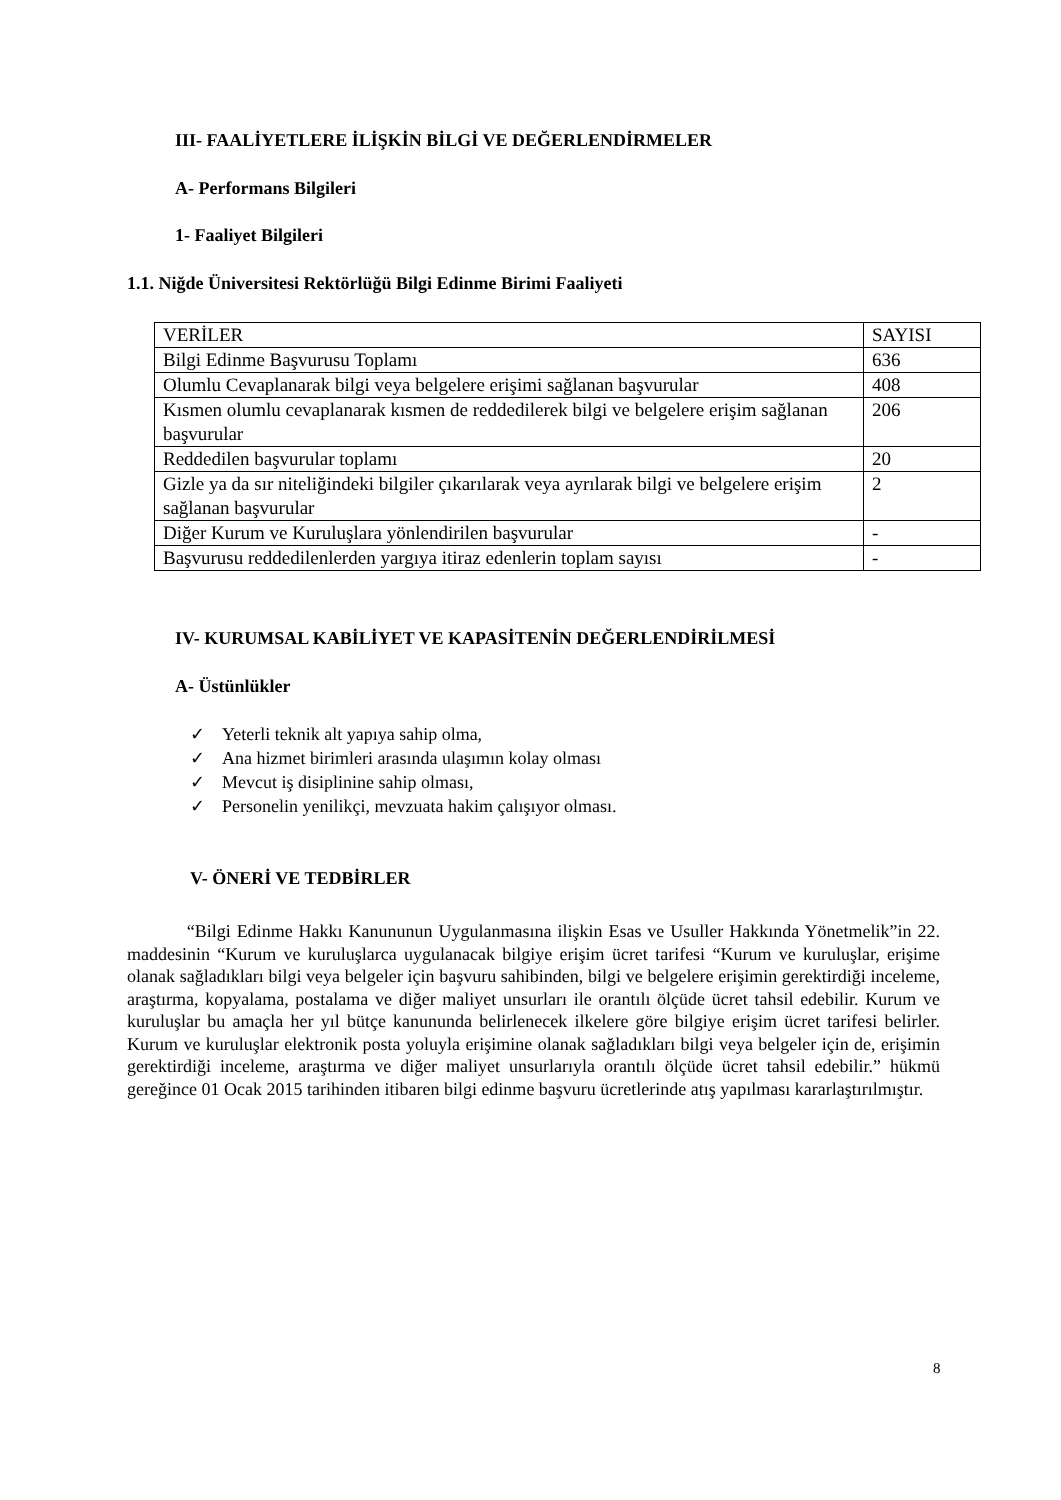III- FAALİYETLERE İLİŞKİN BİLGİ VE DEĞERLENDİRMELER
A- Performans Bilgileri
1- Faaliyet Bilgileri
1.1. Niğde Üniversitesi Rektörlüğü Bilgi Edinme Birimi Faaliyeti
| VERİLER | SAYISI |
| Bilgi Edinme Başvurusu Toplamı | 636 |
| Olumlu Cevaplanarak bilgi veya belgelere erişimi sağlanan başvurular | 408 |
| Kısmen olumlu cevaplanarak kısmen de reddedilerek bilgi ve belgelere erişim sağlanan başvurular | 206 |
| Reddedilen başvurular toplamı | 20 |
| Gizle ya da sır niteliğindeki bilgiler çıkarılarak veya ayrılarak bilgi ve belgelere erişim sağlanan başvurular | 2 |
| Diğer Kurum ve Kuruluşlara yönlendirilen başvurular | - |
| Başvurusu reddedilenlerden yargıya itiraz edenlerin toplam sayısı | - |
IV- KURUMSAL KABİLİYET VE KAPASİTENİN DEĞERLENDİRİLMESİ
A- Üstünlükler
✓ Yeterli teknik alt yapıya sahip olma,
✓ Ana hizmet birimleri arasında ulaşımın kolay olması
✓ Mevcut iş disiplinine sahip olması,
✓ Personelin yenilikçi, mevzuata hakim çalışıyor olması.
V- ÖNERİ VE TEDBİRLER
“Bilgi Edinme Hakkı Kanununun Uygulanmasına ilişkin Esas ve Usuller Hakkında Yönetmelik”in 22. maddesinin “Kurum ve kuruluşlarca uygulanacak bilgiye erişim ücret tarifesi “Kurum ve kuruluşlar, erişime olanak sağladıkları bilgi veya belgeler için başvuru sahibinden, bilgi ve belgelere erişimin gerektirdiği inceleme, araştırma, kopyalama, postalama ve diğer maliyet unsurları ile orantılı ölçüde ücret tahsil edebilir. Kurum ve kuruluşlar bu amaçla her yıl bütçe kanununda belirlenecek ilkelere göre bilgiye erişim ücret tarifesi belirler. Kurum ve kuruluşlar elektronik posta yoluyla erişimine olanak sağladıkları bilgi veya belgeler için de, erişimin gerektirdiği inceleme, araştırma ve diğer maliyet unsurlarıyla orantılı ölçüde ücret tahsil edebilir.” hükmü gereğince 01 Ocak 2015 tarihinden itibaren bilgi edinme başvuru ücretlerinde atış yapılması kararlaştırılmıştır.
8